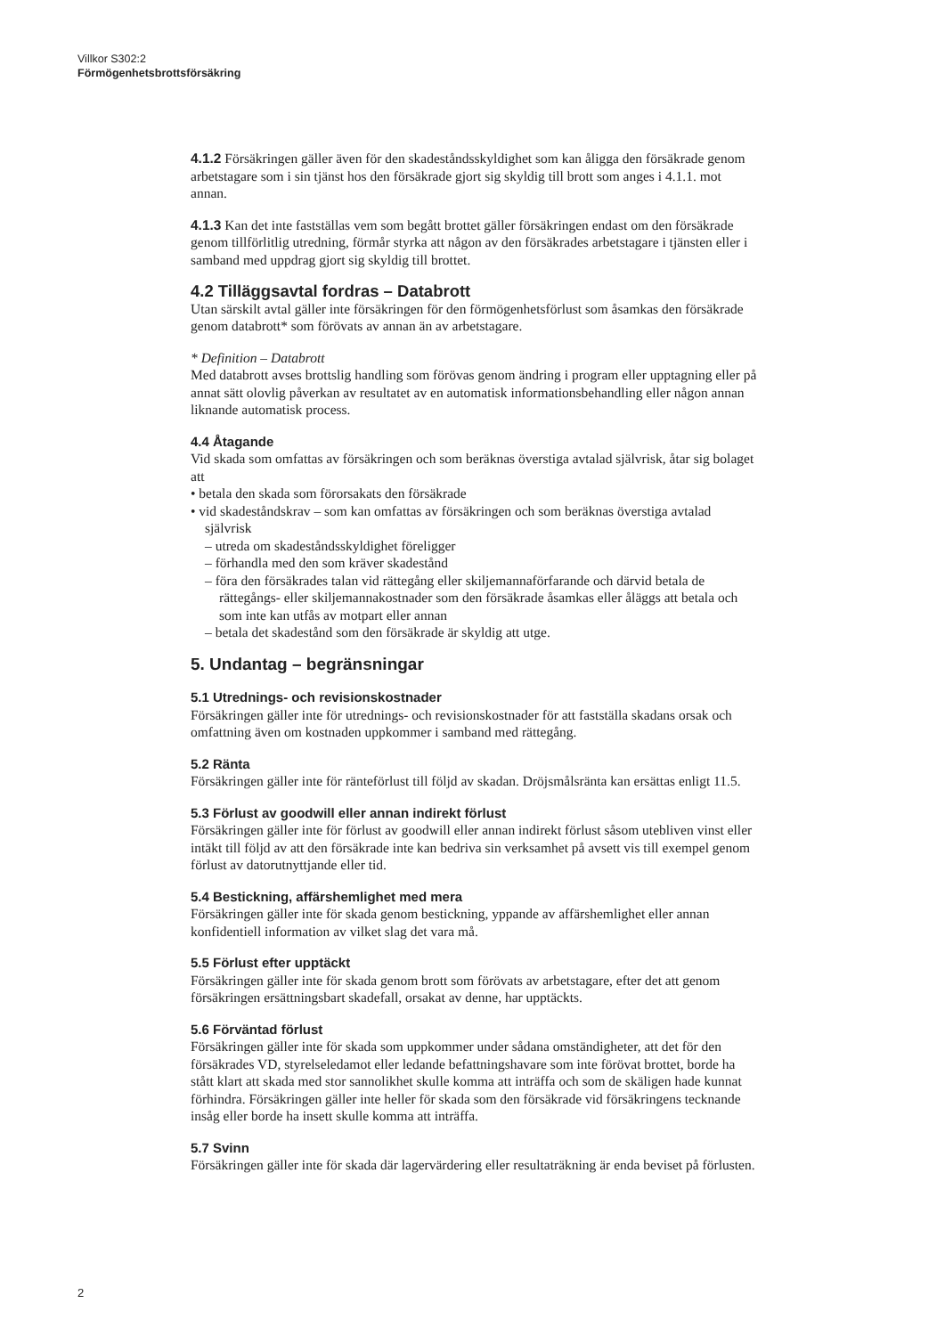Villkor S302:2
Förmögenhetsbrottsförsäkring
4.1.2 Försäkringen gäller även för den skadeståndsskyldighet som kan åligga den försäkrade genom arbetstagare som i sin tjänst hos den försäkrade gjort sig skyldig till brott som anges i 4.1.1. mot annan.
4.1.3 Kan det inte fastställas vem som begått brottet gäller försäkringen endast om den försäkrade genom tillförlitlig utredning, förmår styrka att någon av den försäkrades arbetstagare i tjänsten eller i samband med uppdrag gjort sig skyldig till brottet.
4.2 Tilläggsavtal fordras – Databrott
Utan särskilt avtal gäller inte försäkringen för den förmögenhetsförlust som åsamkas den försäkrade genom databrott* som förövats av annan än av arbetstagare.
* Definition – Databrott
Med databrott avses brottslig handling som förövas genom ändring i program eller upptagning eller på annat sätt olovlig påverkan av resultatet av en automatisk informationsbehandling eller någon annan liknande automatisk process.
4.4 Åtagande
Vid skada som omfattas av försäkringen och som beräknas överstiga avtalad självrisk, åtar sig bolaget att
• betala den skada som förorsakats den försäkrade
• vid skadeståndskrav – som kan omfattas av försäkringen och som beräknas överstiga avtalad självrisk
– utreda om skadeståndsskyldighet föreligger
– förhandla med den som kräver skadestånd
– föra den försäkrades talan vid rättegång eller skiljemannaförfarande och därvid betala de rättegångs- eller skiljemannakostnader som den försäkrade åsamkas eller åläggs att betala och som inte kan utfås av motpart eller annan
– betala det skadestånd som den försäkrade är skyldig att utge.
5. Undantag – begränsningar
5.1 Utrednings- och revisionskostnader
Försäkringen gäller inte för utrednings- och revisionskostnader för att fastställa skadans orsak och omfattning även om kostnaden uppkommer i samband med rättegång.
5.2 Ränta
Försäkringen gäller inte för ränteförlust till följd av skadan. Dröjsmålsränta kan ersättas enligt 11.5.
5.3 Förlust av goodwill eller annan indirekt förlust
Försäkringen gäller inte för förlust av goodwill eller annan indirekt förlust såsom utebliven vinst eller intäkt till följd av att den försäkrade inte kan bedriva sin verksamhet på avsett vis till exempel genom förlust av datorutnyttjande eller tid.
5.4 Bestickning, affärshemlighet med mera
Försäkringen gäller inte för skada genom bestickning, yppande av affärshemlighet eller annan konfidentiell information av vilket slag det vara må.
5.5 Förlust efter upptäckt
Försäkringen gäller inte för skada genom brott som förövats av arbetstagare, efter det att genom försäkringen ersättningsbart skadefall, orsakat av denne, har upptäckts.
5.6 Förväntad förlust
Försäkringen gäller inte för skada som uppkommer under sådana omständigheter, att det för den försäkrades VD, styrelseledamot eller ledande befattningshavare som inte förövat brottet, borde ha stått klart att skada med stor sannolikhet skulle komma att inträffa och som de skäligen hade kunnat förhindra. Försäkringen gäller inte heller för skada som den försäkrade vid försäkringens tecknande insåg eller borde ha insett skulle komma att inträffa.
5.7 Svinn
Försäkringen gäller inte för skada där lagervärdering eller resultaträkning är enda beviset på förlusten.
2